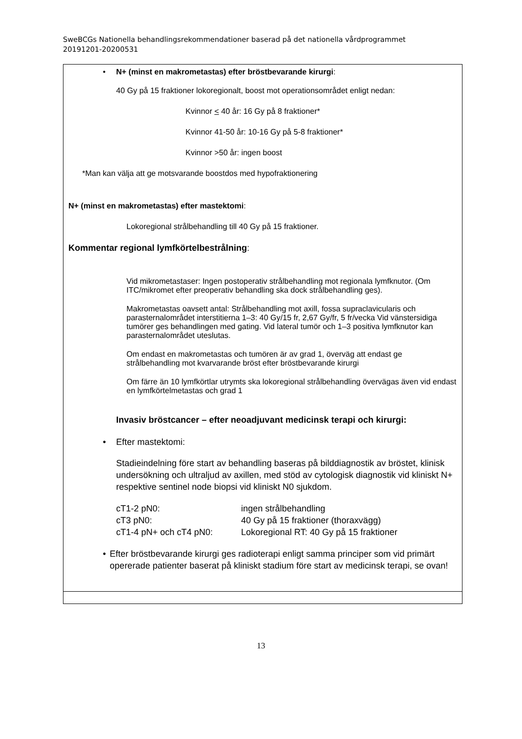SweBCGs Nationella behandlingsrekommendationer baserad på det nationella vårdprogrammet 20191201-20200531
| • N+ (minst en makrometastas) efter bröstbevarande kirurgi : 40 Gy på 15 fraktioner lokoregionalt, boost mot operationsområdet enligt nedan: Kvinnor < 40 år: 16 Gy på 8 fraktioner* Kvinnor 41-50 år: 10-16 Gy på 5-8 fraktioner* Kvinnor >50 år: ingen boost *Man kan välja att ge motsvarande boostdos med hypofraktionering N+ (minst en makrometastas) efter mastektomi : Lokoregional strålbehandling till 40 Gy på 15 fraktioner. Kommentar regional lymfkörtelbestrålning : Vid mikrometastaser: Ingen postoperativ strålbehandling mot regionala lymfknutor. (Om ITC/mikromet efter preoperativ behandling ska dock strålbehandling ges). Makrometastas oavsett antal: Strålbehandling mot axill, fossa supraclavicularis och parasternalområdet interstitierna 1–3: 40 Gy/15 fr, 2,67 Gy/fr, 5 fr/vecka Vid vänstersidiga tumörer ges behandlingen med gating. Vid lateral tumör och 1–3 positiva lymfknutor kan parasternalområdet uteslutas. Om endast en makrometastas och tumören är av grad 1, överväg att endast ge strålbehandling mot kvarvarande bröst efter bröstbevarande kirurgi Om färre än 10 lymfkörtlar utrymts ska lokoregional strålbehandling övervägas även vid endast en lymfkörtelmetastas och grad 1 Invasiv bröstcancer – efter neoadjuvant medicinsk terapi och kirurgi: • Efter mastektomi: Stadieindelning före start av behandling baseras på bilddiagnostik av bröstet, klinisk undersökning och ultraljud av axillen, med stöd av cytologisk diagnostik vid kliniskt N+ respektive sentinel node biopsi vid kliniskt N0 sjukdom. / cT1-2 pN0: / ingen strålbehandling / / cT3 pN0: / 40 Gy på 15 fraktioner (thoraxvägg) / / cT1-4 pN+ och cT4 pN0: / Lokoregional RT: 40 Gy på 15 fraktioner / • Efter bröstbevarande kirurgi ges radioterapi enligt samma principer som vid primärt opererade patienter baserat på kliniskt stadium före start av medicinsk terapi, se ovan! |
13